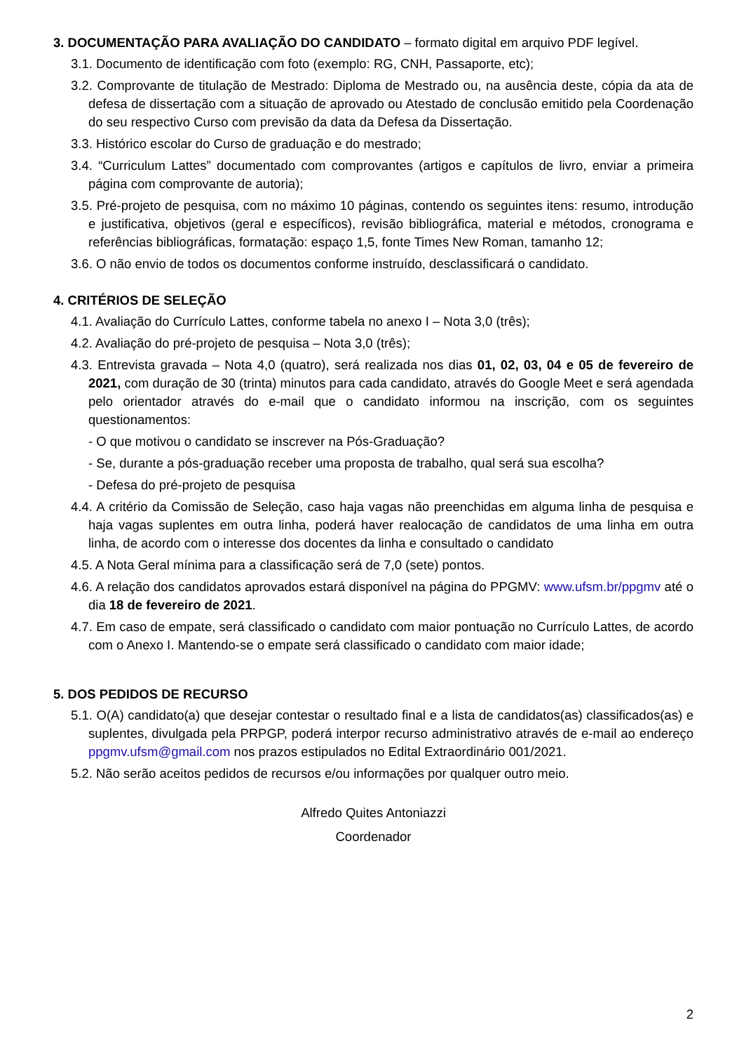3. DOCUMENTAÇÃO PARA AVALIAÇÃO DO CANDIDATO – formato digital em arquivo PDF legível.
3.1. Documento de identificação com foto (exemplo: RG, CNH, Passaporte, etc);
3.2. Comprovante de titulação de Mestrado: Diploma de Mestrado ou, na ausência deste, cópia da ata de defesa de dissertação com a situação de aprovado ou Atestado de conclusão emitido pela Coordenação do seu respectivo Curso com previsão da data da Defesa da Dissertação.
3.3. Histórico escolar do Curso de graduação e do mestrado;
3.4. “Curriculum Lattes” documentado com comprovantes (artigos e capítulos de livro, enviar a primeira página com comprovante de autoria);
3.5. Pré-projeto de pesquisa, com no máximo 10 páginas, contendo os seguintes itens: resumo, introdução e justificativa, objetivos (geral e específicos), revisão bibliográfica, material e métodos, cronograma e referências bibliográficas, formatação: espaço 1,5, fonte Times New Roman, tamanho 12;
3.6. O não envio de todos os documentos conforme instruído, desclassificará o candidato.
4. CRITÉRIOS DE SELEÇÃO
4.1. Avaliação do Currículo Lattes, conforme tabela no anexo I – Nota 3,0 (três);
4.2. Avaliação do pré-projeto de pesquisa – Nota 3,0 (três);
4.3. Entrevista gravada – Nota 4,0 (quatro), será realizada nos dias 01, 02, 03, 04 e 05 de fevereiro de 2021, com duração de 30 (trinta) minutos para cada candidato, através do Google Meet e será agendada pelo orientador através do e-mail que o candidato informou na inscrição, com os seguintes questionamentos:
- O que motivou o candidato se inscrever na Pós-Graduação?
- Se, durante a pós-graduação receber uma proposta de trabalho, qual será sua escolha?
- Defesa do pré-projeto de pesquisa
4.4. A critério da Comissão de Seleção, caso haja vagas não preenchidas em alguma linha de pesquisa e haja vagas suplentes em outra linha, poderá haver realocação de candidatos de uma linha em outra linha, de acordo com o interesse dos docentes da linha e consultado o candidato
4.5. A Nota Geral mínima para a classificação será de 7,0 (sete) pontos.
4.6. A relação dos candidatos aprovados estará disponível na página do PPGMV: www.ufsm.br/ppgmv até o dia 18 de fevereiro de 2021.
4.7. Em caso de empate, será classificado o candidato com maior pontuação no Currículo Lattes, de acordo com o Anexo I. Mantendo-se o empate será classificado o candidato com maior idade;
5. DOS PEDIDOS DE RECURSO
5.1. O(A) candidato(a) que desejar contestar o resultado final e a lista de candidatos(as) classificados(as) e suplentes, divulgada pela PRPGP, poderá interpor recurso administrativo através de e-mail ao endereço ppgmv.ufsm@gmail.com nos prazos estipulados no Edital Extraordinário 001/2021.
5.2. Não serão aceitos pedidos de recursos e/ou informações por qualquer outro meio.
Alfredo Quites Antoniazzi
Coordenador
2